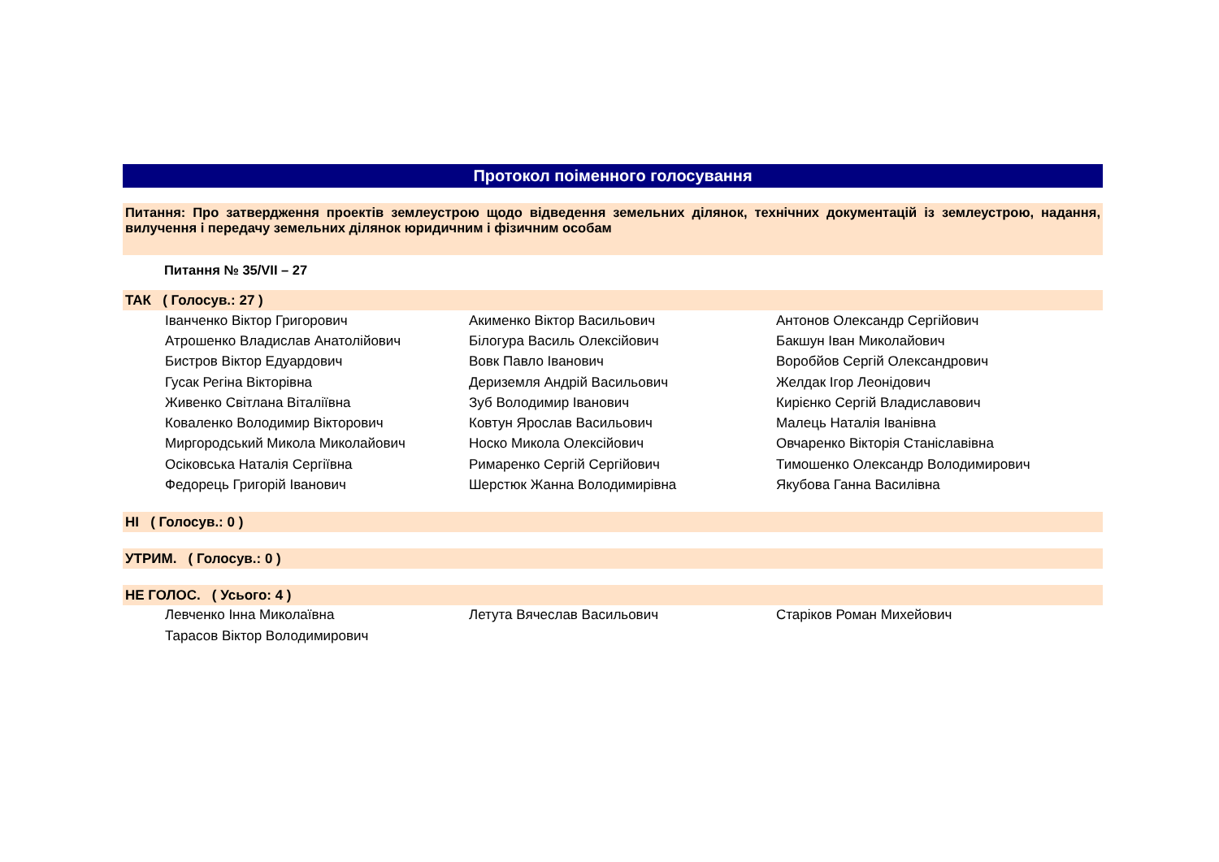Протокол поіменного голосування
Питання: Про затвердження проектів землеустрою щодо відведення земельних ділянок, технічних документацій із землеустрою, надання, вилучення і передачу земельних ділянок юридичним і фізичним особам
Питання № 35/VII – 27
ТАК ( Голосув.: 27 )
| Іванченко Віктор Григорович | Акименко Віктор Васильович | Антонов Олександр Сергійович |
| Атрошенко Владислав Анатолійович | Білогура Василь Олексійович | Бакшун Іван Миколайович |
| Бистров Віктор Едуардович | Вовк Павло Іванович | Воробйов Сергій Олександрович |
| Гусак Регіна Вікторівна | Дериземля Андрій Васильович | Желдак Ігор Леонідович |
| Живенко Світлана Віталіївна | Зуб Володимир Іванович | Кирієнко Сергій Владиславович |
| Коваленко Володимир Вікторович | Ковтун Ярослав Васильович | Малець Наталія Іванівна |
| Миргородський Микола Миколайович | Носко Микола Олексійович | Овчаренко Вікторія Станіславівна |
| Осіковська Наталія Сергіївна | Римаренко Сергій Сергійович | Тимошенко Олександр Володимирович |
| Федорець Григорій Іванович | Шерстюк Жанна Володимирівна | Якубова Ганна Василівна |
НІ ( Голосув.: 0 )
УТРИМ. ( Голосув.: 0 )
НЕ ГОЛОС. ( Усього: 4 )
| Левченко Інна Миколаївна | Летута Вячеслав Васильович | Старіков Роман Михейович |
| Тарасов Віктор Володимирович | | |